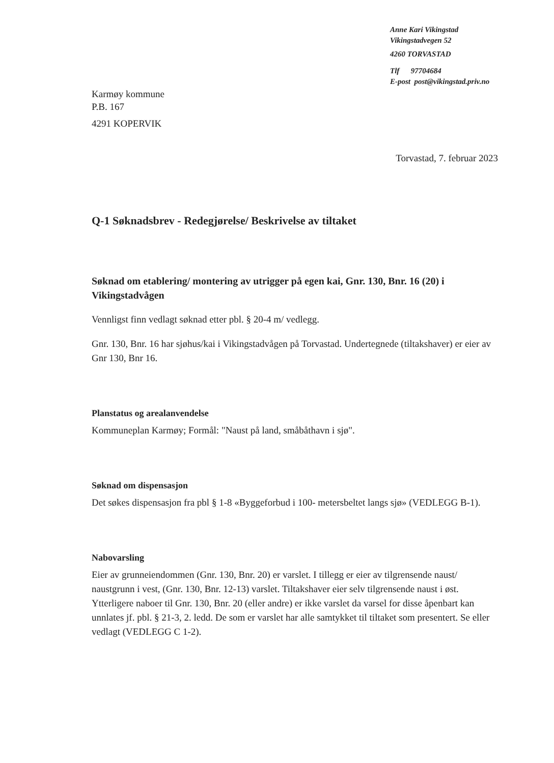Anne Kari Vikingstad
Vikingstadvegen 52
4260 TORVASTAD
Tlf 97704684
E-post post@vikingstad.priv.no
Karmøy kommune
P.B. 167
4291 KOPERVIK
Torvastad, 7. februar 2023
Q-1 Søknadsbrev - Redegjørelse/ Beskrivelse av tiltaket
Søknad om etablering/ montering av utrigger på egen kai, Gnr. 130, Bnr. 16 (20) i Vikingstadvågen
Vennligst finn vedlagt søknad etter pbl. § 20-4 m/ vedlegg.
Gnr. 130, Bnr. 16 har sjøhus/kai i Vikingstadvågen på Torvastad. Undertegnede (tiltakshaver) er eier av Gnr 130, Bnr 16.
Planstatus og arealanvendelse
Kommuneplan Karmøy; Formål: "Naust på land, småbåthavn i sjø".
Søknad om dispensasjon
Det søkes dispensasjon fra pbl § 1-8 «Byggeforbud i 100- metersbeltet langs sjø» (VEDLEGG B-1).
Nabovarsling
Eier av grunneiendommen (Gnr. 130, Bnr. 20) er varslet. I tillegg er eier av tilgrensende naust/ naustgrunn i vest, (Gnr. 130, Bnr. 12-13) varslet. Tiltakshaver eier selv tilgrensende naust i øst. Ytterligere naboer til Gnr. 130, Bnr. 20 (eller andre) er ikke varslet da varsel for disse åpenbart kan unnlates jf. pbl. § 21-3, 2. ledd. De som er varslet har alle samtykket til tiltaket som presentert. Se eller vedlagt (VEDLEGG C 1-2).